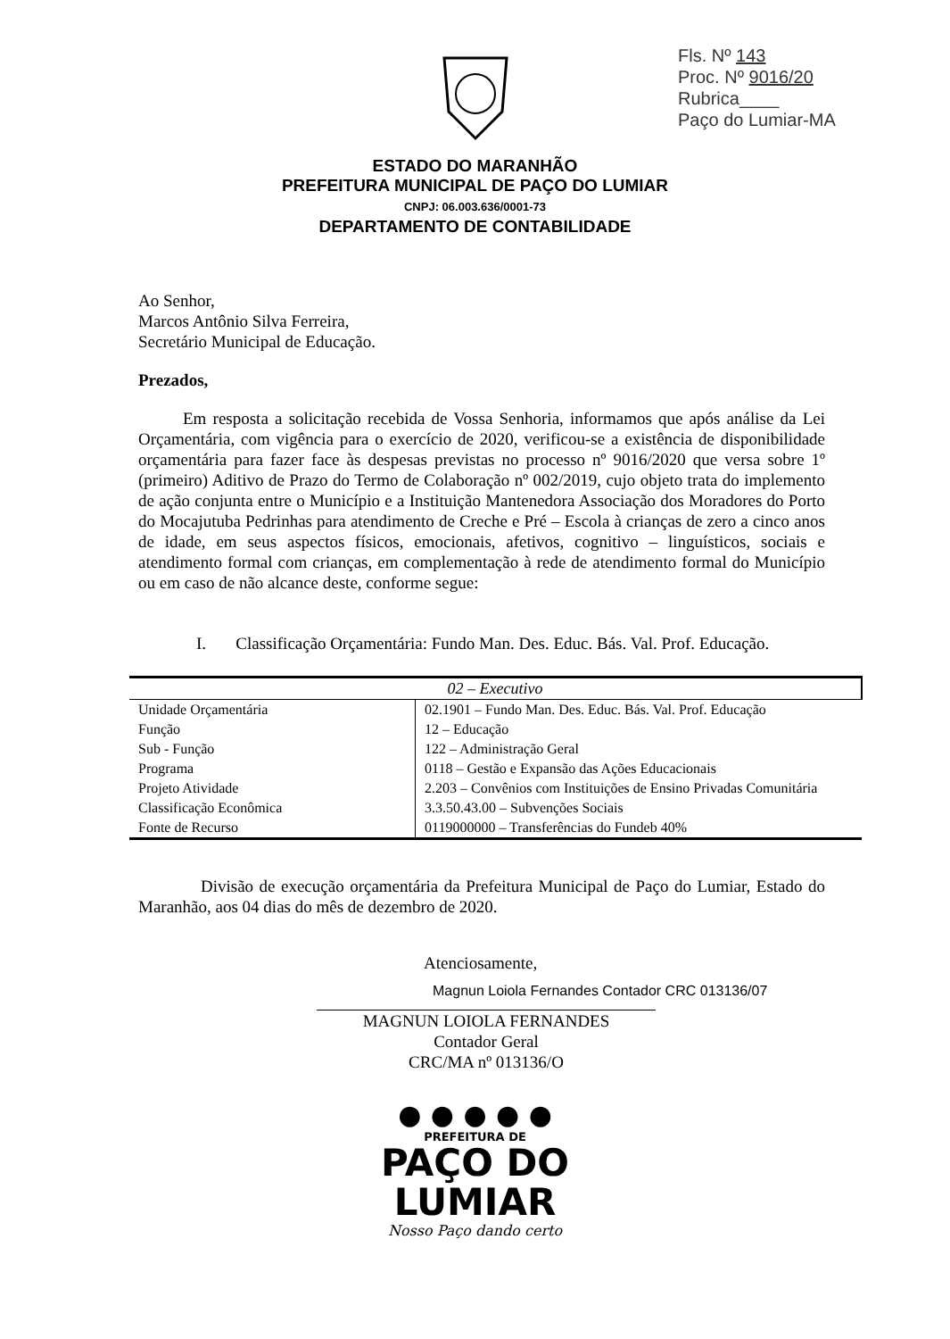Fls. Nº 143
Proc. Nº 9016/20
Rubrica____
Paço do Lumiar-MA
ESTADO DO MARANHÃO
PREFEITURA MUNICIPAL DE PAÇO DO LUMIAR
CNPJ: 06.003.636/0001-73
DEPARTAMENTO DE CONTABILIDADE
Ao Senhor,
Marcos Antônio Silva Ferreira,
Secretário Municipal de Educação.
Prezados,
Em resposta a solicitação recebida de Vossa Senhoria, informamos que após análise da Lei Orçamentária, com vigência para o exercício de 2020, verificou-se a existência de disponibilidade orçamentária para fazer face às despesas previstas no processo nº 9016/2020 que versa sobre 1º (primeiro) Aditivo de Prazo do Termo de Colaboração nº 002/2019, cujo objeto trata do implemento de ação conjunta entre o Município e a Instituição Mantenedora Associação dos Moradores do Porto do Mocajutuba Pedrinhas para atendimento de Creche e Pré – Escola à crianças de zero a cinco anos de idade, em seus aspectos físicos, emocionais, afetivos, cognitivo – linguísticos, sociais e atendimento formal com crianças, em complementação à rede de atendimento formal do Município ou em caso de não alcance deste, conforme segue:
I. Classificação Orçamentária: Fundo Man. Des. Educ. Bás. Val. Prof. Educação.
| 02 – Executivo | |
| --- | --- |
| Unidade Orçamentária | 02.1901 – Fundo Man. Des. Educ. Bás. Val. Prof. Educação |
| Função | 12 – Educação |
| Sub - Função | 122 – Administração Geral |
| Programa | 0118 – Gestão e Expansão das Ações Educacionais |
| Projeto Atividade | 2.203 – Convênios com Instituições de Ensino Privadas Comunitária |
| Classificação Econômica | 3.3.50.43.00 – Subvenções Sociais |
| Fonte de Recurso | 0119000000 – Transferências do Fundeb 40% |
Divisão de execução orçamentária da Prefeitura Municipal de Paço do Lumiar, Estado do Maranhão, aos 04 dias do mês de dezembro de 2020.
Atenciosamente,
Magnun Loiola Fernandes Contador CRC 013136/07
MAGNUN LOIOLA FERNANDES
Contador Geral
CRC/MA nº 013136/O
● ● ● ● ●
PREFEITURA DE
PAÇO DO
LUMIAR
Nosso Paço dando certo